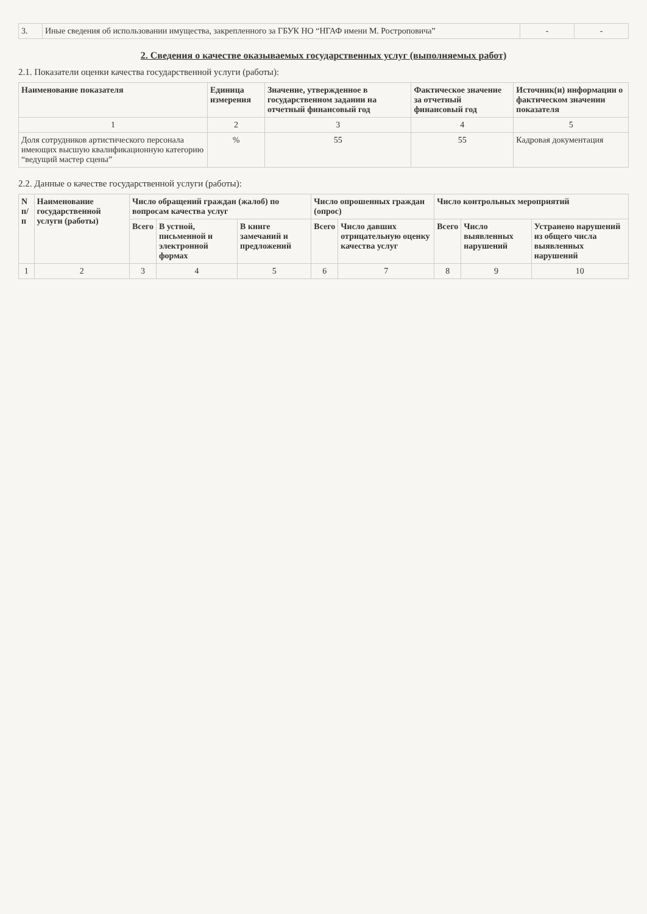| 3. | Иные сведения об использовании имущества, закрепленного за ГБУК НО “НГАФ имени М. Ростроповича” | - | - |
2. Сведения о качестве оказываемых государственных услуг (выполняемых работ)
2.1. Показатели оценки качества государственной услуги (работы):
| Наименование показателя | Единица измерения | Значение, утвержденное в государственном задании на отчетный финансовый год | Фактическое значение за отчетный финансовый год | Источник(и) информации о фактическом значении показателя |
| --- | --- | --- | --- | --- |
| 1 | 2 | 3 | 4 | 5 |
| Доля сотрудников артистического персонала имеющих высшую квалификационную категорию “ведущий мастер сцены” | % | 55 | 55 | Кадровая документация |
2.2. Данные о качестве государственной услуги (работы):
| N п/п | Наименование государственной услуги (работы) | Число обращений граждан (жалоб) по вопросам качества услуг | | | Число опрошенных граждан (опрос) | | Число контрольных мероприятий | | |
| --- | --- | --- | --- | --- | --- | --- | --- | --- | --- |
| | | Всего | В устной, письменной и электронной формах | В книге замечаний и предложений | Всего | Число давших отрицательную оценку качества услуг | Всего | Число выявленных нарушений | Устранено нарушений из общего числа выявленных нарушений |
| 1 | 2 | 3 | 4 | 5 | 6 | 7 | 8 | 9 | 10 |